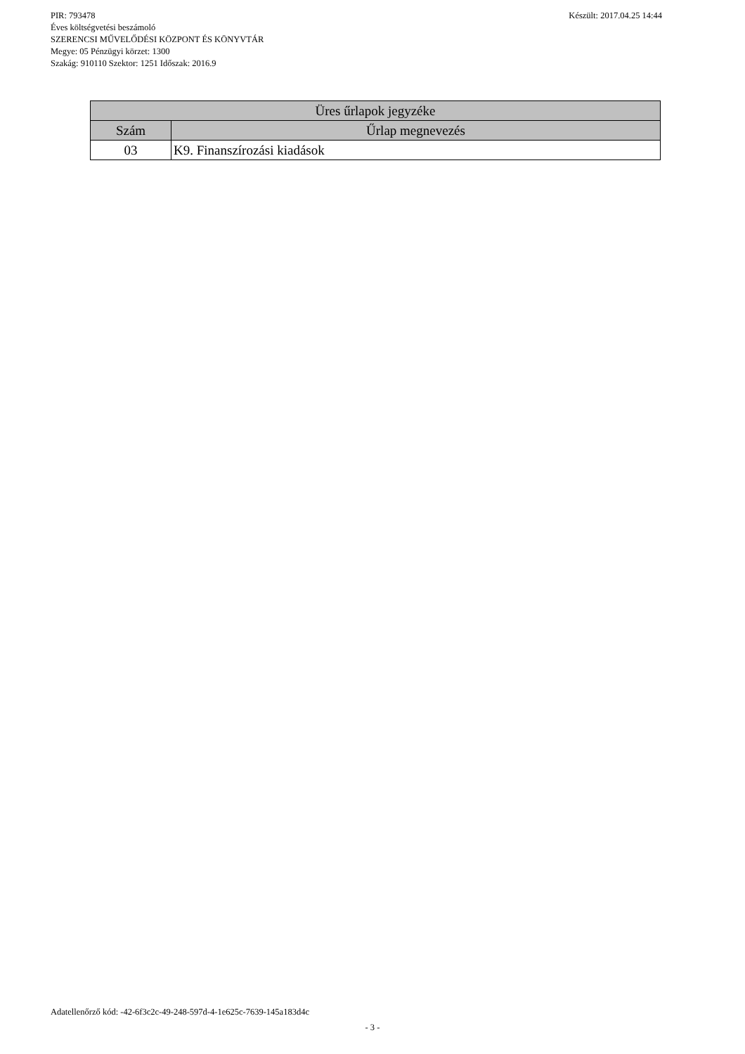Készült: 2017.04.25 14:44 PIR: 793478
Éves költségvetési beszámoló
SZERENCSI MŰVELŐDÉSI KÖZPONT ÉS KÖNYVTÁR
Megye: 05 Pénzügyi körzet: 1300
Szakág: 910110 Szektor: 1251 Időszak: 2016.9
| Üres űrlapok jegyzéke | |
| --- | --- |
| Szám | Űrlap megnevezés |
| 03 | K9. Finanszírozási kiadások |
Adatellenőrző kód: -42-6f3c2c-49-248-597d-4-1e625c-7639-145a183d4c
- 3 -